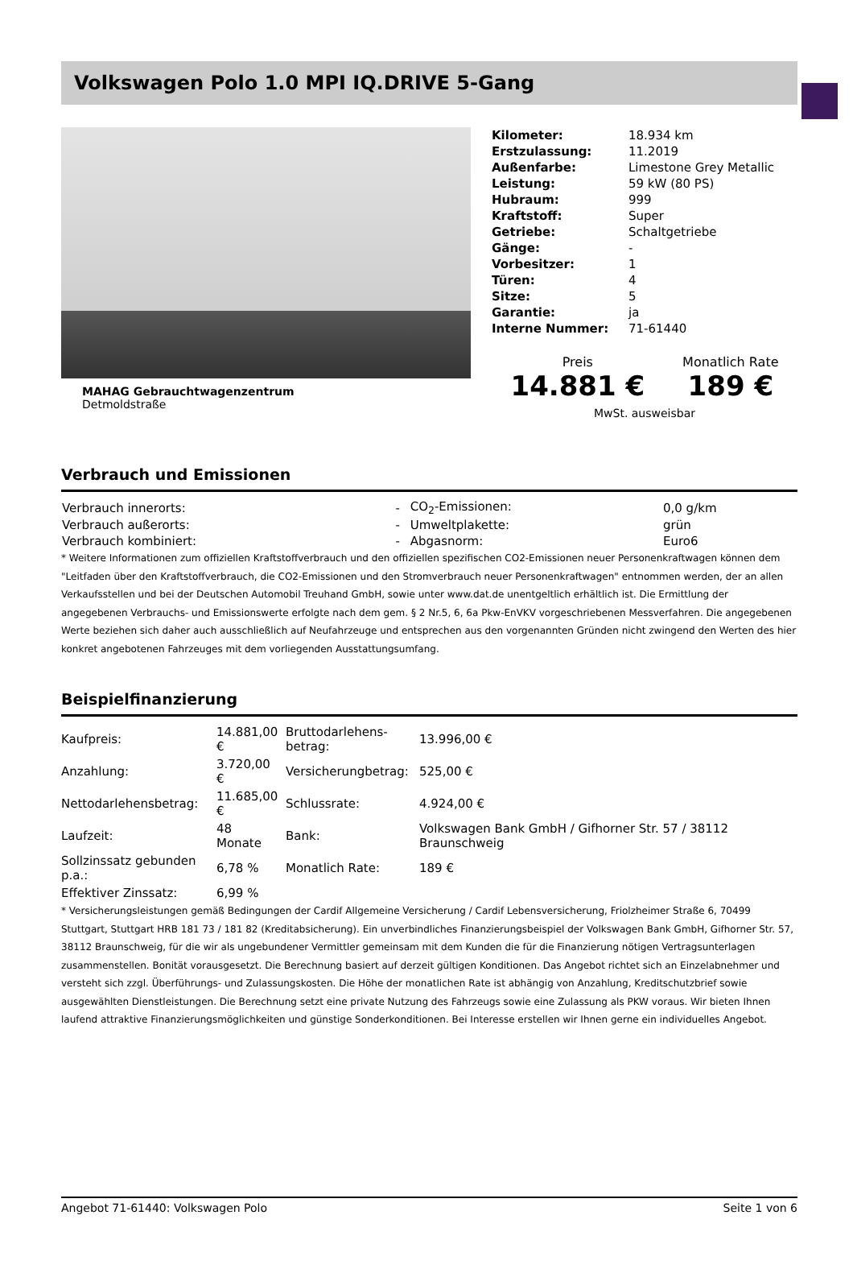Volkswagen Polo 1.0 MPI IQ.DRIVE 5-Gang
MAHAG Gebrauchtwagenzentrum
Detmoldstraße
| Kilometer: | 18.934 km |
| Erstzulassung: | 11.2019 |
| Außenfarbe: | Limestone Grey Metallic |
| Leistung: | 59 kW (80 PS) |
| Hubraum: | 999 |
| Kraftstoff: | Super |
| Getriebe: | Schaltgetriebe |
| Gänge: | - |
| Vorbesitzer: | 1 |
| Türen: | 4 |
| Sitze: | 5 |
| Garantie: | ja |
| Interne Nummer: | 71-61440 |
Preis
14.881 €
Monatlich Rate
189 €
MwSt. ausweisbar
Verbrauch und Emissionen
| Verbrauch innerorts: | - | CO<sub>2</sub>-Emissionen: | 0,0 g/km |
| Verbrauch außerorts: | - | Umweltplakette: | grün |
| Verbrauch kombiniert: | - | Abgasnorm: | Euro6 |
* Weitere Informationen zum offiziellen Kraftstoffverbrauch und den offiziellen spezifischen CO2-Emissionen neuer Personenkraftwagen können dem "Leitfaden über den Kraftstoffverbrauch, die CO2-Emissionen und den Stromverbrauch neuer Personenkraftwagen" entnommen werden, der an allen Verkaufsstellen und bei der Deutschen Automobil Treuhand GmbH, sowie unter www.dat.de unentgeltlich erhältlich ist. Die Ermittlung der angegebenen Verbrauchs- und Emissionswerte erfolgte nach dem gem. § 2 Nr.5, 6, 6a Pkw-EnVKV vorgeschriebenen Messverfahren. Die angegebenen Werte beziehen sich daher auch ausschließlich auf Neufahrzeuge und entsprechen aus den vorgenannten Gründen nicht zwingend den Werten des hier konkret angebotenen Fahrzeuges mit dem vorliegenden Ausstattungsumfang.
Beispielfinanzierung
| Kaufpreis: | 14.881,00 € | Bruttodarlehens-betrag: | 13.996,00 € |
| Anzahlung: | 3.720,00 € | Versicherungbetrag: | 525,00 € |
| Nettodarlehensbetrag: | 11.685,00 € | Schlussrate: | 4.924,00 € |
| Laufzeit: | 48 Monate | Bank: | Volkswagen Bank GmbH / Gifhorner Str. 57 / 38112 Braunschweig |
| Sollzinssatz gebunden p.a.: | 6,78 % | Monatlich Rate: | 189 € |
| Effektiver Zinssatz: | 6,99 % | | |
* Versicherungsleistungen gemäß Bedingungen der Cardif Allgemeine Versicherung / Cardif Lebensversicherung, Friolzheimer Straße 6, 70499 Stuttgart, Stuttgart HRB 181 73 / 181 82 (Kreditabsicherung). Ein unverbindliches Finanzierungsbeispiel der Volkswagen Bank GmbH, Gifhorner Str. 57, 38112 Braunschweig, für die wir als ungebundener Vermittler gemeinsam mit dem Kunden die für die Finanzierung nötigen Vertragsunterlagen zusammenstellen. Bonität vorausgesetzt. Die Berechnung basiert auf derzeit gültigen Konditionen. Das Angebot richtet sich an Einzelabnehmer und versteht sich zzgl. Überführungs- und Zulassungskosten. Die Höhe der monatlichen Rate ist abhängig von Anzahlung, Kreditschutzbrief sowie ausgewählten Dienstleistungen. Die Berechnung setzt eine private Nutzung des Fahrzeugs sowie eine Zulassung als PKW voraus. Wir bieten Ihnen laufend attraktive Finanzierungsmöglichkeiten und günstige Sonderkonditionen. Bei Interesse erstellen wir Ihnen gerne ein individuelles Angebot.
Angebot 71-61440: Volkswagen Polo Seite 1 von 6